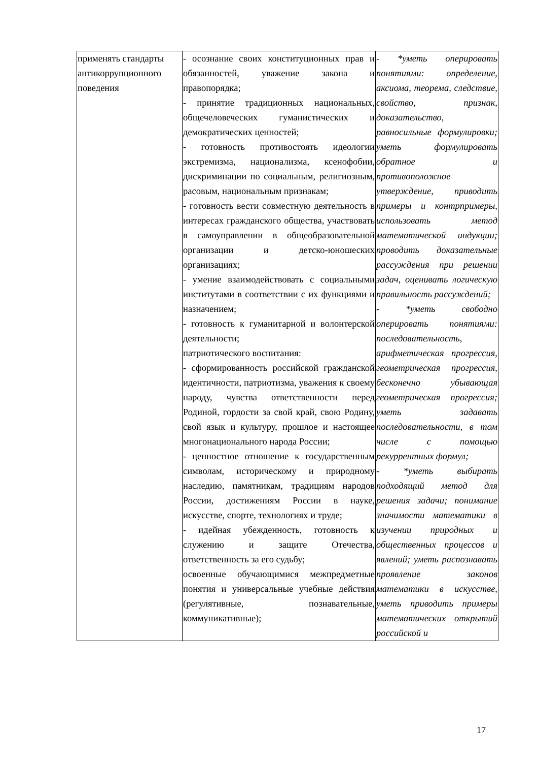| применять стандарты антикоррупционного поведения | - осознание своих конституционных прав и обязанностей, уважение закона и правопорядка; - принятие традиционных национальных, общечеловеческих гуманистических и демократических ценностей; - готовность противостоять идеологии экстремизма, национализма, ксенофобии, дискриминации по социальным, религиозным, расовым, национальным признакам; - готовность вести совместную деятельность в интересах гражданского общества, участвовать в самоуправлении в общеобразовательной организации и детско-юношеских организациях; - умение взаимодействовать с социальными институтами в соответствии с их функциями и назначением; - готовность к гуманитарной и волонтерской деятельности; патриотического воспитания: - сформированность российской гражданской идентичности, патриотизма, уважения к своему народу, чувства ответственности перед Родиной, гордости за свой край, свою Родину, свой язык и культуру, прошлое и настоящее многонационального народа России; - ценностное отношение к государственным символам, историческому и природному наследию, памятникам, традициям народов России, достижениям России в науке, искусстве, спорте, технологиях и труде; - идейная убежденность, готовность к служению и защите Отечества, ответственность за его судьбу; освоенные обучающимися межпредметные понятия и универсальные учебные действия (регулятивные, познавательные, коммуникативные); | - *уметь оперировать понятиями: определение, аксиома, теорема, следствие, свойство, признак, доказательство, равносильные формулировки; уметь формулировать обратное и противоположное утверждение, приводить примеры и контрпримеры, использовать метод математической индукции; проводить доказательные рассуждения при решении задач, оценивать логическую правильность рассуждений; - *уметь свободно оперировать понятиями: последовательность, арифметическая прогрессия, геометрическая прогрессия, бесконечно убывающая геометрическая прогрессия; уметь задавать последовательности, в том числе с помощью рекуррентных формул; - *уметь выбирать подходящий метод для решения задачи; понимание значимости математики в изучении природных и общественных процессов и явлений; уметь распознавать проявление законов математики в искусстве, уметь приводить примеры математических открытий российской и |
17